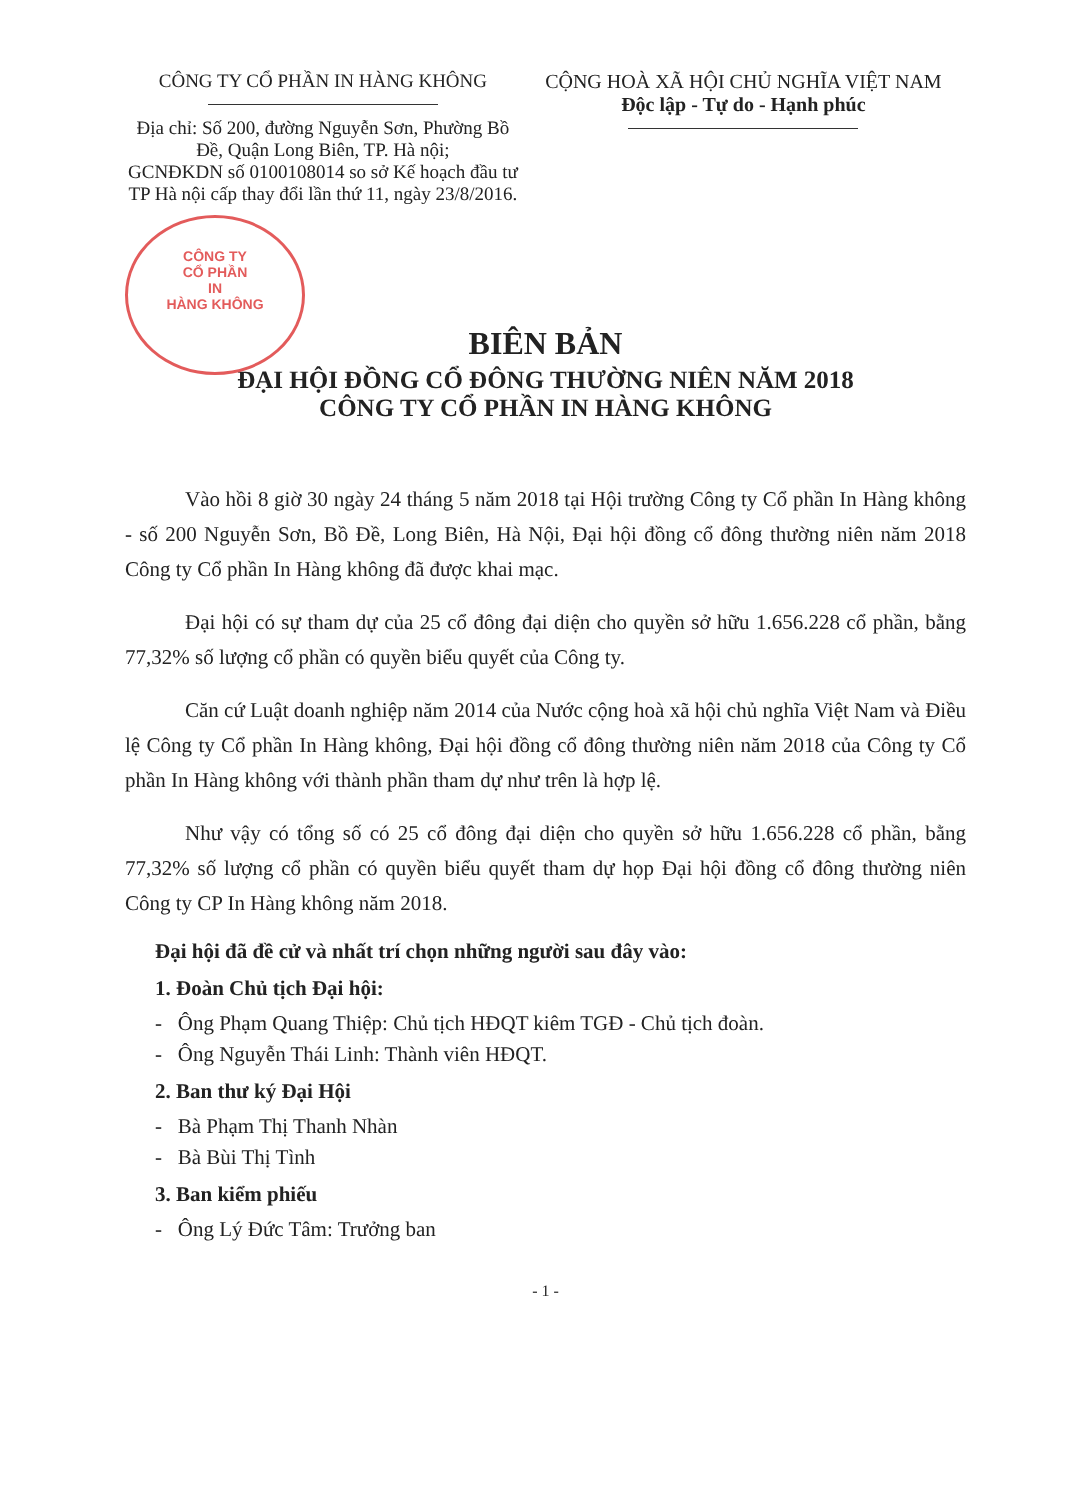CÔNG TY CỔ PHẦN IN HÀNG KHÔNG
Địa chỉ: Số 200, đường Nguyễn Sơn, Phường Bồ Đề, Quận Long Biên, TP. Hà nội;
GCNĐKDN số 0100108014 so sở Kế hoạch đầu tư TP Hà nội cấp thay đổi lần thứ 11, ngày 23/8/2016.
CỘNG HOÀ XÃ HỘI CHỦ NGHĨA VIỆT NAM
Độc lập - Tự do - Hạnh phúc
CÔNG TY
CỔ PHẦN
IN
HÀNG KHÔNG
BIÊN BẢN
ĐẠI HỘI ĐỒNG CỔ ĐÔNG THƯỜNG NIÊN NĂM 2018
CÔNG TY CỔ PHẦN IN HÀNG KHÔNG
Vào hồi 8 giờ 30 ngày 24 tháng 5 năm 2018 tại Hội trường Công ty Cổ phần In Hàng không - số 200 Nguyễn Sơn, Bồ Đề, Long Biên, Hà Nội, Đại hội đồng cổ đông thường niên năm 2018 Công ty Cổ phần In Hàng không đã được khai mạc.
Đại hội có sự tham dự của 25 cổ đông đại diện cho quyền sở hữu 1.656.228 cổ phần, bằng 77,32% số lượng cổ phần có quyền biểu quyết của Công ty.
Căn cứ Luật doanh nghiệp năm 2014 của Nước cộng hoà xã hội chủ nghĩa Việt Nam và Điều lệ Công ty Cổ phần In Hàng không, Đại hội đồng cổ đông thường niên năm 2018 của Công ty Cổ phần In Hàng không với thành phần tham dự như trên là hợp lệ.
Như vậy có tổng số có 25 cổ đông đại diện cho quyền sở hữu 1.656.228 cổ phần, bằng 77,32% số lượng cổ phần có quyền biểu quyết tham dự họp Đại hội đồng cổ đông thường niên Công ty CP In Hàng không năm 2018.
Đại hội đã đề cử và nhất trí chọn những người sau đây vào:
1. Đoàn Chủ tịch Đại hội:
- Ông Phạm Quang Thiệp: Chủ tịch HĐQT kiêm TGĐ - Chủ tịch đoàn.
- Ông Nguyễn Thái Linh: Thành viên HĐQT.
2. Ban thư ký Đại Hội
- Bà Phạm Thị Thanh Nhàn
- Bà Bùi Thị Tình
3. Ban kiểm phiếu
- Ông Lý Đức Tâm: Trưởng ban
- 1 -